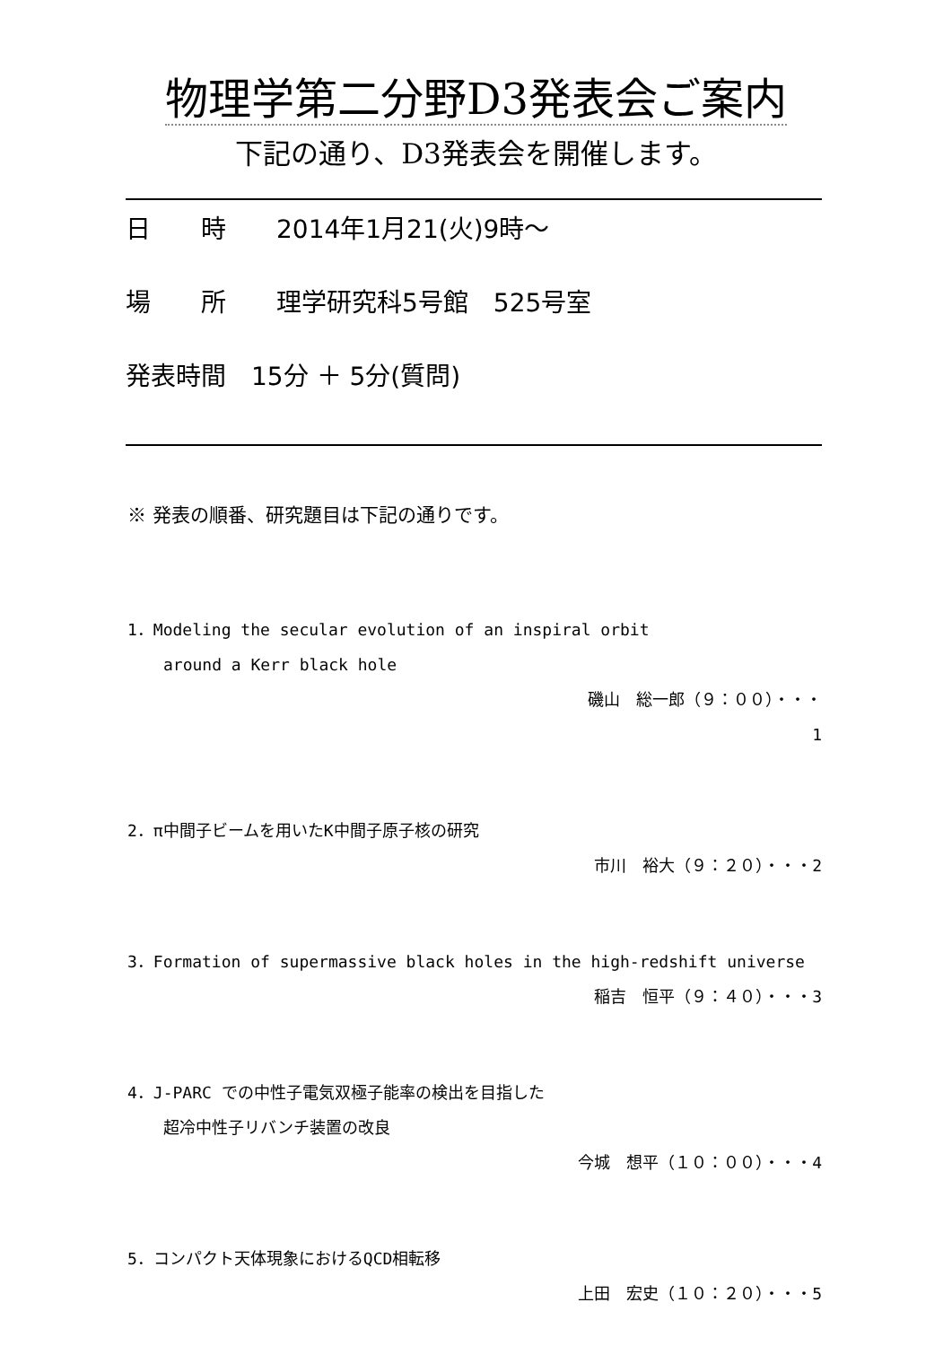物理学第二分野D3発表会ご案内
下記の通り、D3発表会を開催します。
日　　時　　2014年1月21(火)9時～
場　　所　　理学研究科5号館　525号室
発表時間　15分 ＋ 5分(質問)
※ 発表の順番、研究題目は下記の通りです。
1．Modeling the secular evolution of an inspiral orbit
around a Kerr black hole
磯山　総一郎（９：００）・・・
1
2．π中間子ビームを用いたK中間子原子核の研究
市川　裕大（９：２０）・・・2
3．Formation of supermassive black holes in the high-redshift universe
稲吉　恒平（９：４０）・・・3
4．J-PARC での中性子電気双極子能率の検出を目指した
超冷中性子リバンチ装置の改良
今城　想平（１０：００）・・・4
5．コンパクト天体現象におけるQCD相転移
上田　宏史（１０：２０）・・・5